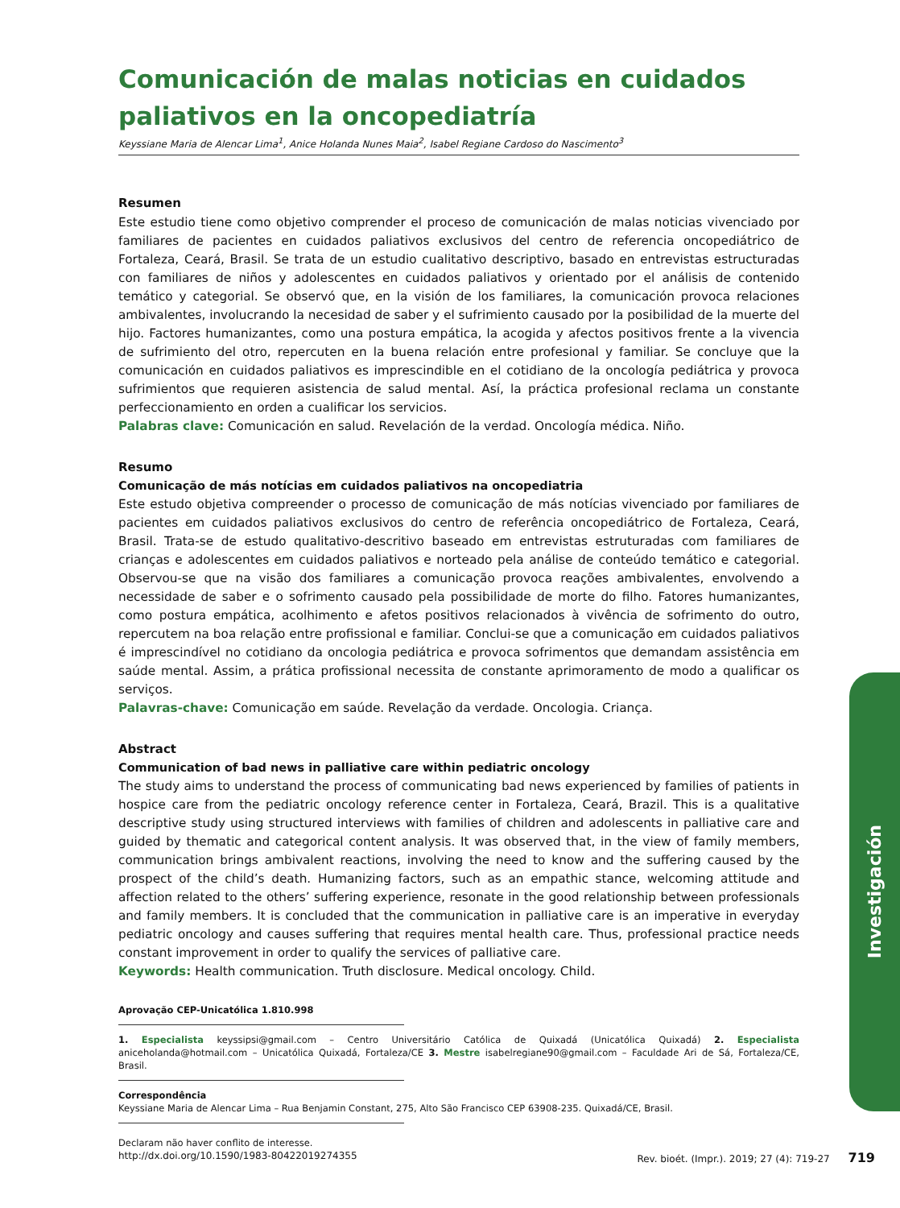Comunicación de malas noticias en cuidados paliativos en la oncopediatría
Keyssiane Maria de Alencar Lima<sup>1</sup>, Anice Holanda Nunes Maia<sup>2</sup>, Isabel Regiane Cardoso do Nascimento<sup>3</sup>
Resumen
Este estudio tiene como objetivo comprender el proceso de comunicación de malas noticias vivenciado por familiares de pacientes en cuidados paliativos exclusivos del centro de referencia oncopediátrico de Fortaleza, Ceará, Brasil. Se trata de un estudio cualitativo descriptivo, basado en entrevistas estructuradas con familiares de niños y adolescentes en cuidados paliativos y orientado por el análisis de contenido temático y categorial. Se observó que, en la visión de los familiares, la comunicación provoca relaciones ambivalentes, involucrando la necesidad de saber y el sufrimiento causado por la posibilidad de la muerte del hijo. Factores humanizantes, como una postura empática, la acogida y afectos positivos frente a la vivencia de sufrimiento del otro, repercuten en la buena relación entre profesional y familiar. Se concluye que la comunicación en cuidados paliativos es imprescindible en el cotidiano de la oncología pediátrica y provoca sufrimientos que requieren asistencia de salud mental. Así, la práctica profesional reclama un constante perfeccionamiento en orden a cualificar los servicios.
Palabras clave: Comunicación en salud. Revelación de la verdad. Oncología médica. Niño.
Resumo
Comunicação de más notícias em cuidados paliativos na oncopediatria
Este estudo objetiva compreender o processo de comunicação de más notícias vivenciado por familiares de pacientes em cuidados paliativos exclusivos do centro de referência oncopediátrico de Fortaleza, Ceará, Brasil. Trata-se de estudo qualitativo-descritivo baseado em entrevistas estruturadas com familiares de crianças e adolescentes em cuidados paliativos e norteado pela análise de conteúdo temático e categorial. Observou-se que na visão dos familiares a comunicação provoca reações ambivalentes, envolvendo a necessidade de saber e o sofrimento causado pela possibilidade de morte do filho. Fatores humanizantes, como postura empática, acolhimento e afetos positivos relacionados à vivência de sofrimento do outro, repercutem na boa relação entre profissional e familiar. Conclui-se que a comunicação em cuidados paliativos é imprescindível no cotidiano da oncologia pediátrica e provoca sofrimentos que demandam assistência em saúde mental. Assim, a prática profissional necessita de constante aprimoramento de modo a qualificar os serviços.
Palavras-chave: Comunicação em saúde. Revelação da verdade. Oncologia. Criança.
Abstract
Communication of bad news in palliative care within pediatric oncology
The study aims to understand the process of communicating bad news experienced by families of patients in hospice care from the pediatric oncology reference center in Fortaleza, Ceará, Brazil. This is a qualitative descriptive study using structured interviews with families of children and adolescents in palliative care and guided by thematic and categorical content analysis. It was observed that, in the view of family members, communication brings ambivalent reactions, involving the need to know and the suffering caused by the prospect of the child’s death. Humanizing factors, such as an empathic stance, welcoming attitude and affection related to the others’ suffering experience, resonate in the good relationship between professionals and family members. It is concluded that the communication in palliative care is an imperative in everyday pediatric oncology and causes suffering that requires mental health care. Thus, professional practice needs constant improvement in order to qualify the services of palliative care.
Keywords: Health communication. Truth disclosure. Medical oncology. Child.
Aprovação CEP-Unicatólica 1.810.998
1. Especialista keyssipsi@gmail.com – Centro Universitário Católica de Quixadá (Unicatólica Quixadá) 2. Especialista aniceholanda@hotmail.com – Unicatólica Quixadá, Fortaleza/CE 3. Mestre isabelregiane90@gmail.com – Faculdade Ari de Sá, Fortaleza/CE, Brasil.
Correspondência
Keyssiane Maria de Alencar Lima – Rua Benjamin Constant, 275, Alto São Francisco CEP 63908-235. Quixadá/CE, Brasil.
Declaram não haver conflito de interesse.
Investigación
http://dx.doi.org/10.1590/1983-80422019274355 Rev. bioét. (Impr.). 2019; 27 (4): 719-27 719